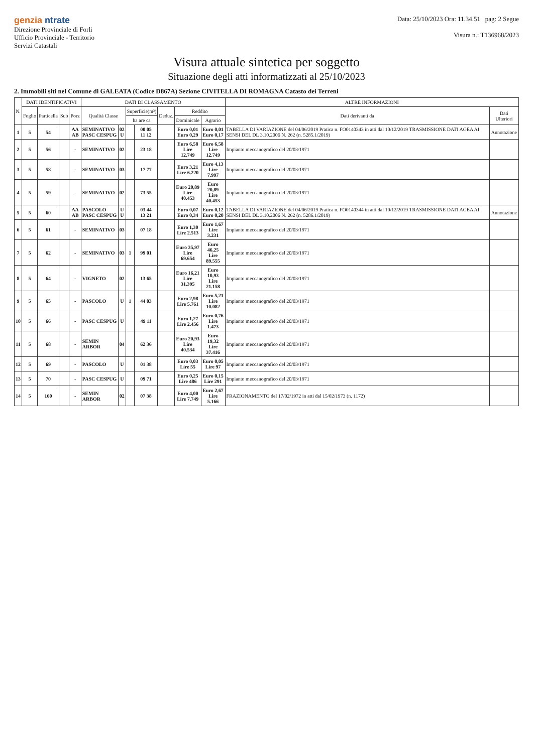genzia ntrate
Direzione Provinciale di Forli
Ufficio Provinciale - Territorio
Servizi Catastali
Data: 25/10/2023 Ora: 11.34.51 pag: 2 Segue
Visura n.: T136968/2023
Visura attuale sintetica per soggetto
Situazione degli atti informatizzati al 25/10/2023
2. Immobili siti nel Comune di GALEATA (Codice D867A) Sezione CIVITELLA DI ROMAGNA Catasto dei Terreni
| N. | DATI IDENTIFICATIVI | | | | DATI DI CLASSAMENTO | | | | | | | ALTRE INFORMAZIONI | |
| --- | --- | --- | --- | --- | --- | --- | --- | --- | --- | --- | --- | --- | --- |
| | Foglio | Particella | Sub | Porz | Qualità Classe | | Superficie(m²) | | Deduz. | Reddito | | Dati derivanti da | Dati Ulteriori |
| | | | | | | | ha are ca | | | Dominicale | Agrario | | |
| 1 | 5 | 54 | | AA AB | SEMINATIVO PASC CESPUG | 02 U | | 00 05 11 12 | | Euro 0,01 Euro 0,29 | Euro 0,01 Euro 0,17 | TABELLA DI VARIAZIONE del 04/06/2019 Pratica n. FO0140343 in atti dal 10/12/2019 TRASMISSIONE DATI AGEA AI SENSI DEL DL 3.10.2006 N. 262 (n. 5285.1/2019) | Annotazione |
| 2 | 5 | 56 | | - | SEMINATIVO | 02 | | 23 18 | | Euro 6,58 Lire 12.749 | Euro 6,58 Lire 12.749 | Impianto meccanografico del 20/03/1971 | |
| 3 | 5 | 58 | | - | SEMINATIVO | 03 | | 17 77 | | Euro 3,21 Lire 6.220 | Euro 4,13 Lire 7.997 | Impianto meccanografico del 20/03/1971 | |
| 4 | 5 | 59 | | - | SEMINATIVO | 02 | | 73 55 | | Euro 20,89 Lire 40.453 | Euro 20,89 Lire 40.453 | Impianto meccanografico del 20/03/1971 | |
| 5 | 5 | 60 | | AA AB | PASCOLO PASC CESPUG | U U | | 03 44 13 21 | | Euro 0,07 Euro 0,34 | Euro 0,12 Euro 0,20 | TABELLA DI VARIAZIONE del 04/06/2019 Pratica n. FO0140344 in atti dal 10/12/2019 TRASMISSIONE DATI AGEA AI SENSI DEL DL 3.10.2006 N. 262 (n. 5286.1/2019) | Annotazione |
| 6 | 5 | 61 | | - | SEMINATIVO | 03 | | 07 18 | | Euro 1,30 Lire 2.513 | Euro 1,67 Lire 3.231 | Impianto meccanografico del 20/03/1971 | |
| 7 | 5 | 62 | | - | SEMINATIVO | 03 | 1 | 99 01 | | Euro 35,97 Lire 69.654 | Euro 46,25 Lire 89.555 | Impianto meccanografico del 20/03/1971 | |
| 8 | 5 | 64 | | - | VIGNETO | 02 | | 13 65 | | Euro 16,21 Lire 31.395 | Euro 10,93 Lire 21.158 | Impianto meccanografico del 20/03/1971 | |
| 9 | 5 | 65 | | - | PASCOLO | U | 1 | 44 03 | | Euro 2,98 Lire 5.761 | Euro 5,21 Lire 10.082 | Impianto meccanografico del 20/03/1971 | |
| 10 | 5 | 66 | | - | PASC CESPUG | U | | 49 11 | | Euro 1,27 Lire 2.456 | Euro 0,76 Lire 1.473 | Impianto meccanografico del 20/03/1971 | |
| 11 | 5 | 68 | | - | SEMIN ARBOR | 04 | | 62 36 | | Euro 20,93 Lire 40.534 | Euro 19,32 Lire 37.416 | Impianto meccanografico del 20/03/1971 | |
| 12 | 5 | 69 | | - | PASCOLO | U | | 01 38 | | Euro 0,03 Lire 55 | Euro 0,05 Lire 97 | Impianto meccanografico del 20/03/1971 | |
| 13 | 5 | 70 | | - | PASC CESPUG | U | | 09 71 | | Euro 0,25 Lire 486 | Euro 0,15 Lire 291 | Impianto meccanografico del 20/03/1971 | |
| 14 | 5 | 160 | | - | SEMIN ARBOR | 02 | | 07 38 | | Euro 4,00 Lire 7.749 | Euro 2,67 Lire 5.166 | FRAZIONAMENTO del 17/02/1972 in atti dal 15/02/1973 (n. 1172) | |